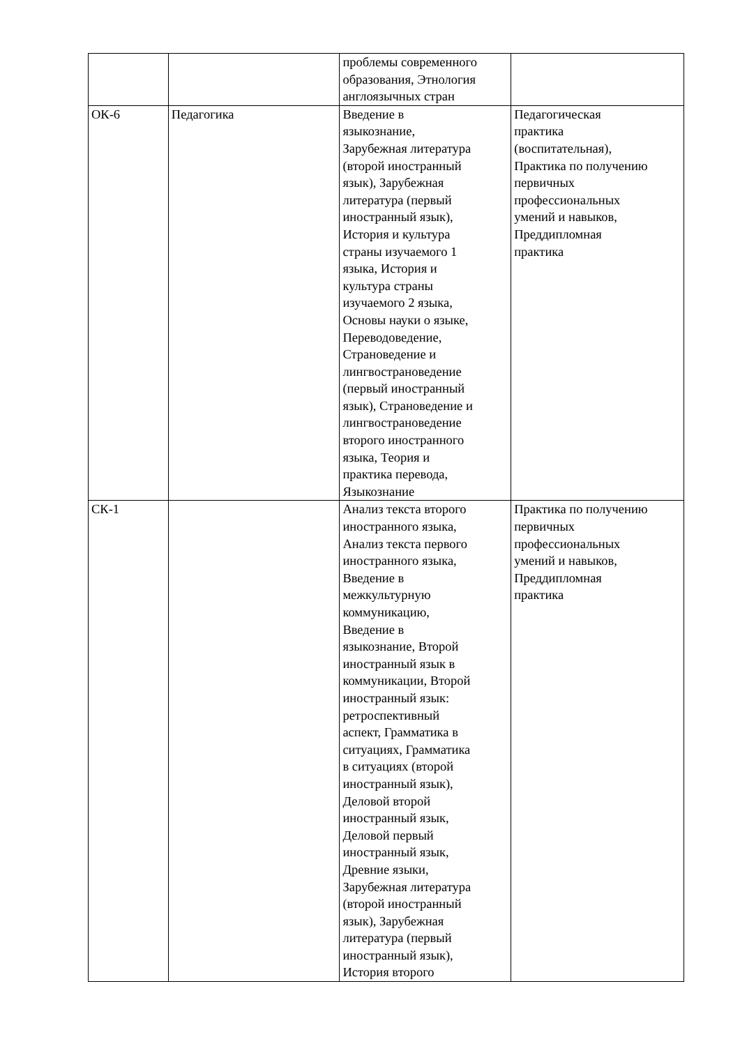| | | проблемы современного образования, Этнология англоязычных стран | |
| ОК-6 | Педагогика | Введение в языкознание, Зарубежная литература (второй иностранный язык), Зарубежная литература (первый иностранный язык), История и культура страны изучаемого 1 языка, История и культура страны изучаемого 2 языка, Основы науки о языке, Переводоведение, Страноведение и лингвострановедение (первый иностранный язык), Страноведение и лингвострановедение второго иностранного языка, Теория и практика перевода, Языкознание | Педагогическая практика (воспитательная), Практика по получению первичных профессиональных умений и навыков, Преддипломная практика |
| СК-1 | | Анализ текста второго иностранного языка, Анализ текста первого иностранного языка, Введение в межкультурную коммуникацию, Введение в языкознание, Второй иностранный язык в коммуникации, Второй иностранный язык: ретроспективный аспект, Грамматика в ситуациях, Грамматика в ситуациях (второй иностранный язык), Деловой второй иностранный язык, Деловой первый иностранный язык, Древние языки, Зарубежная литература (второй иностранный язык), Зарубежная литература (первый иностранный язык), История второго | Практика по получению первичных профессиональных умений и навыков, Преддипломная практика |